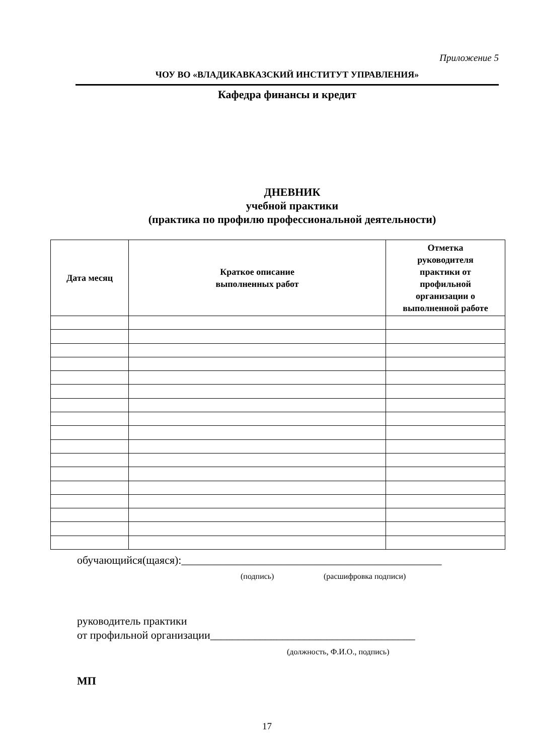Приложение 5
ЧОУ ВО «ВЛАДИКАВКАЗСКИЙ ИНСТИТУТ УПРАВЛЕНИЯ»
Кафедра финансы и кредит
ДНЕВНИК
учебной практики
(практика по профилю профессиональной деятельности)
| Дата месяц | Краткое описание выполненных работ | Отметка руководителя практики от профильной организации о выполненной работе |
| --- | --- | --- |
обучающийся(щаяся):_______________________________________________
(подпись) (расшифровка подписи)
руководитель практики
от профильной организации_____________________________________
(должность, Ф.И.О., подпись)
МП
17